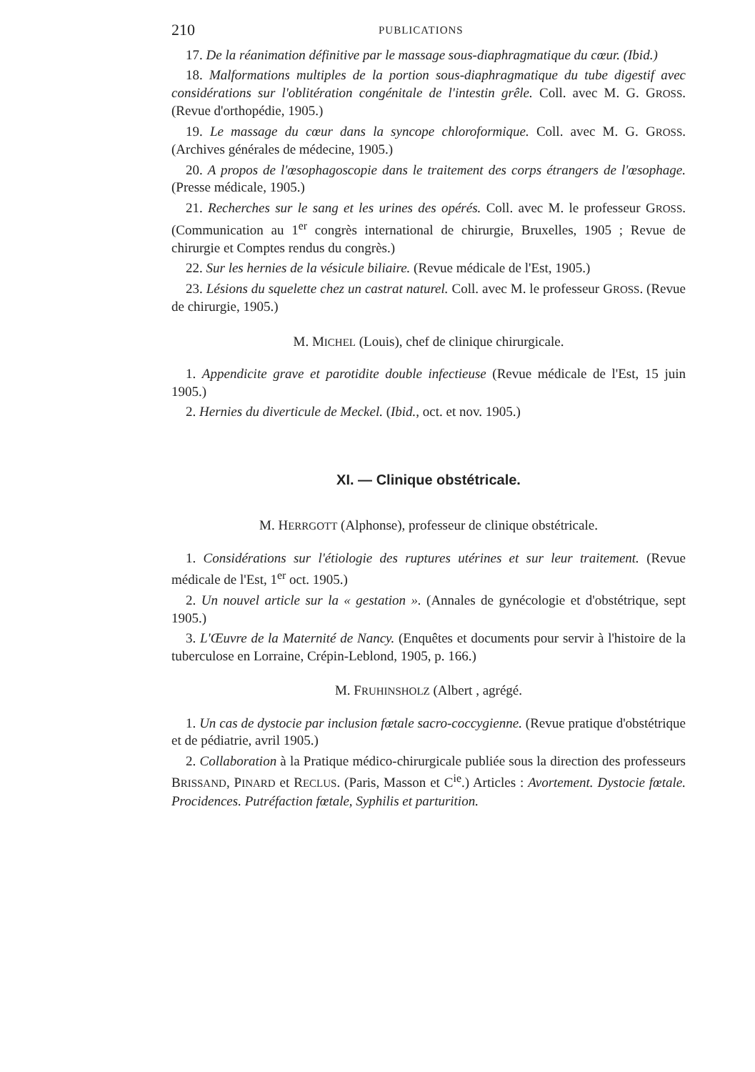210 PUBLICATIONS
17. De la réanimation définitive par le massage sous-diaphragmatique du cœur. (Ibid.)
18. Malformations multiples de la portion sous-diaphragmatique du tube digestif avec considérations sur l'oblitération congénitale de l'intestin grêle. Coll. avec M. G. GROSS. (Revue d'orthopédie, 1905.)
19. Le massage du cœur dans la syncope chloroformique. Coll. avec M. G. GROSS. (Archives générales de médecine, 1905.)
20. A propos de l'œsophagoscopie dans le traitement des corps étrangers de l'œsophage. (Presse médicale, 1905.)
21. Recherches sur le sang et les urines des opérés. Coll. avec M. le professeur GROSS. (Communication au 1<sup>er</sup> congrès international de chirurgie, Bruxelles, 1905 ; Revue de chirurgie et Comptes rendus du congrès.)
22. Sur les hernies de la vésicule biliaire. (Revue médicale de l'Est, 1905.)
23. Lésions du squelette chez un castrat naturel. Coll. avec M. le professeur GROSS. (Revue de chirurgie, 1905.)
M. MICHEL (Louis), chef de clinique chirurgicale.
1. Appendicite grave et parotidite double infectieuse (Revue médicale de l'Est, 15 juin 1905.)
2. Hernies du diverticule de Meckel. (Ibid., oct. et nov. 1905.)
XI. — Clinique obstétricale.
M. HERRGOTT (Alphonse), professeur de clinique obstétricale.
1. Considérations sur l'étiologie des ruptures utérines et sur leur traitement. (Revue médicale de l'Est, 1<sup>er</sup> oct. 1905.)
2. Un nouvel article sur la « gestation ». (Annales de gynécologie et d'obstétrique, sept 1905.)
3. L'Œuvre de la Maternité de Nancy. (Enquêtes et documents pour servir à l'histoire de la tuberculose en Lorraine, Crépin-Leblond, 1905, p. 166.)
M. FRUHINSHOLZ (Albert , agrégé.
1. Un cas de dystocie par inclusion fœtale sacro-coccygienne. (Revue pratique d'obstétrique et de pédiatrie, avril 1905.)
2. Collaboration à la Pratique médico-chirurgicale publiée sous la direction des professeurs BRISSAND, PINARD et RECLUS. (Paris, Masson et C<sup>ie</sup>.) Articles : Avortement. Dystocie fœtale. Procidences. Putréfaction fœtale, Syphilis et parturition.